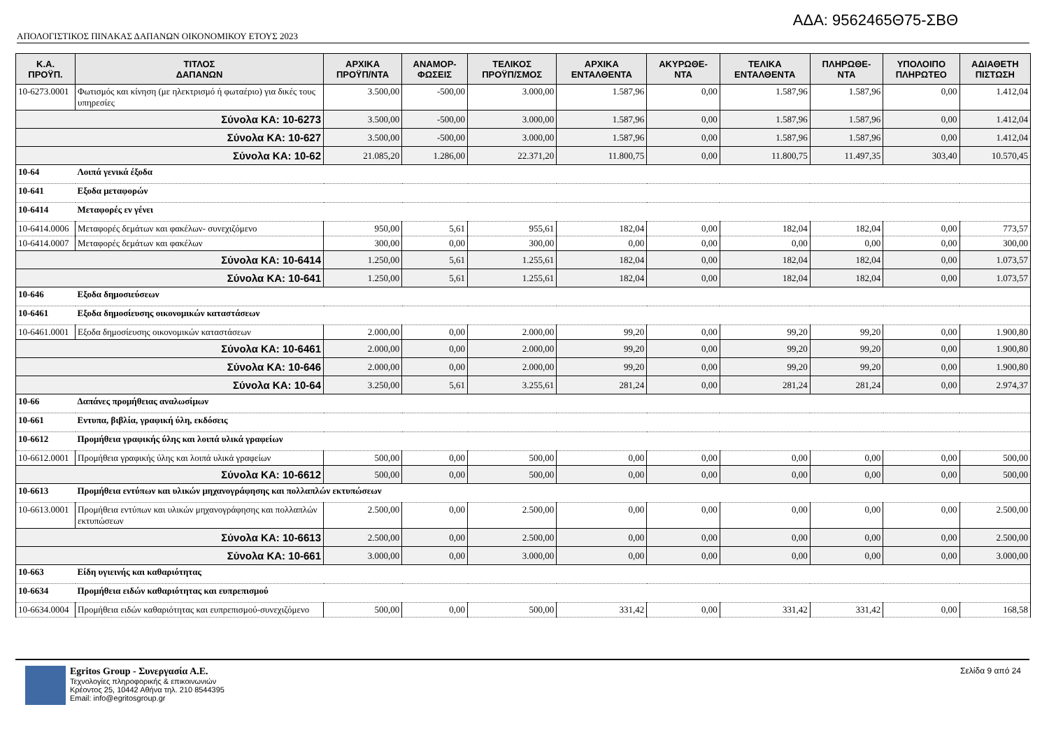ΑΔΑ: 9562465Θ75-ΣΒΘ
ΑΠΟΛΟΓΙΣΤΙΚΟΣ ΠΙΝΑΚΑΣ ΔΑΠΑΝΩΝ ΟΙΚΟΝΟΜΙΚΟΥ ΕΤΟΥΣ 2023
| Κ.Α. ΠΡΟΫΠ. | ΤΙΤΛΟΣ ΔΑΠΑΝΩΝ | ΑΡΧΙΚΑ ΠΡΟΫΠ/ΝΤΑ | ΑΝΑΜΟΡ- ΦΩΣΕΙΣ | ΤΕΛΙΚΟΣ ΠΡΟΫΠ/ΣΜΟΣ | ΑΡΧΙΚΑ ΕΝΤΑΛΘΕΝΤΑ | ΑΚΥΡΩΘΕ- ΝΤΑ | ΤΕΛΙΚΑ ΕΝΤΑΛΘΕΝΤΑ | ΠΛΗΡΩΘΕ- ΝΤΑ | ΥΠΟΛΟΙΠΟ ΠΛΗΡΩΤΕΟ | ΑΔΙΑΘΕΤΗ ΠΙΣΤΩΣΗ |
| --- | --- | --- | --- | --- | --- | --- | --- | --- | --- | --- |
| 10-6273.0001 | Φωτισμός και κίνηση (με ηλεκτρισμό ή φωταέριο) για δικές τους υπηρεσίες | 3.500,00 | -500,00 | 3.000,00 | 1.587,96 | 0,00 | 1.587,96 | 1.587,96 | 0,00 | 1.412,04 |
| Σύνολα ΚΑ: 10-6273 | | 3.500,00 | -500,00 | 3.000,00 | 1.587,96 | 0,00 | 1.587,96 | 1.587,96 | 0,00 | 1.412,04 |
| Σύνολα ΚΑ: 10-627 | | 3.500,00 | -500,00 | 3.000,00 | 1.587,96 | 0,00 | 1.587,96 | 1.587,96 | 0,00 | 1.412,04 |
| Σύνολα ΚΑ: 10-62 | | 21.085,20 | 1.286,00 | 22.371,20 | 11.800,75 | 0,00 | 11.800,75 | 11.497,35 | 303,40 | 10.570,45 |
| 10-64 | Λοιπά γενικά έξοδα | | | | | | | | | |
| 10-641 | Εξοδα μεταφορών | | | | | | | | | |
| 10-6414 | Μεταφορές εν γένει | | | | | | | | | |
| 10-6414.0006 | Μεταφορές δεμάτων και φακέλων- συνεχιζόμενο | 950,00 | 5,61 | 955,61 | 182,04 | 0,00 | 182,04 | 182,04 | 0,00 | 773,57 |
| 10-6414.0007 | Μεταφορές δεμάτων και φακέλων | 300,00 | 0,00 | 300,00 | 0,00 | 0,00 | 0,00 | 0,00 | 0,00 | 300,00 |
| Σύνολα ΚΑ: 10-6414 | | 1.250,00 | 5,61 | 1.255,61 | 182,04 | 0,00 | 182,04 | 182,04 | 0,00 | 1.073,57 |
| Σύνολα ΚΑ: 10-641 | | 1.250,00 | 5,61 | 1.255,61 | 182,04 | 0,00 | 182,04 | 182,04 | 0,00 | 1.073,57 |
| 10-646 | Εξοδα δημοσιεύσεων | | | | | | | | | |
| 10-6461 | Εξοδα δημοσίευσης οικονομικών καταστάσεων | | | | | | | | | |
| 10-6461.0001 | Εξοδα δημοσίευσης οικονομικών καταστάσεων | 2.000,00 | 0,00 | 2.000,00 | 99,20 | 0,00 | 99,20 | 99,20 | 0,00 | 1.900,80 |
| Σύνολα ΚΑ: 10-6461 | | 2.000,00 | 0,00 | 2.000,00 | 99,20 | 0,00 | 99,20 | 99,20 | 0,00 | 1.900,80 |
| Σύνολα ΚΑ: 10-646 | | 2.000,00 | 0,00 | 2.000,00 | 99,20 | 0,00 | 99,20 | 99,20 | 0,00 | 1.900,80 |
| Σύνολα ΚΑ: 10-64 | | 3.250,00 | 5,61 | 3.255,61 | 281,24 | 0,00 | 281,24 | 281,24 | 0,00 | 2.974,37 |
| 10-66 | Δαπάνες προμήθειας αναλωσίμων | | | | | | | | | |
| 10-661 | Εντυπα, βιβλία, γραφική ύλη, εκδόσεις | | | | | | | | | |
| 10-6612 | Προμήθεια γραφικής ύλης και λοιπά υλικά γραφείων | | | | | | | | | |
| 10-6612.0001 | Προμήθεια γραφικής ύλης και λοιπά υλικά γραφείων | 500,00 | 0,00 | 500,00 | 0,00 | 0,00 | 0,00 | 0,00 | 0,00 | 500,00 |
| Σύνολα ΚΑ: 10-6612 | | 500,00 | 0,00 | 500,00 | 0,00 | 0,00 | 0,00 | 0,00 | 0,00 | 500,00 |
| 10-6613 | Προμήθεια εντύπων και υλικών μηχανογράφησης και πολλαπλών εκτυπώσεων | | | | | | | | | |
| 10-6613.0001 | Προμήθεια εντύπων και υλικών μηχανογράφησης και πολλαπλών εκτυπώσεων | 2.500,00 | 0,00 | 2.500,00 | 0,00 | 0,00 | 0,00 | 0,00 | 0,00 | 2.500,00 |
| Σύνολα ΚΑ: 10-6613 | | 2.500,00 | 0,00 | 2.500,00 | 0,00 | 0,00 | 0,00 | 0,00 | 0,00 | 2.500,00 |
| Σύνολα ΚΑ: 10-661 | | 3.000,00 | 0,00 | 3.000,00 | 0,00 | 0,00 | 0,00 | 0,00 | 0,00 | 3.000,00 |
| 10-663 | Είδη υγιεινής και καθαριότητας | | | | | | | | | |
| 10-6634 | Προμήθεια ειδών καθαριότητας και ευπρεπισμού | | | | | | | | | |
| 10-6634.0004 | Προμήθεια ειδών καθαριότητας και ευπρεπισμού-συνεχιζόμενο | 500,00 | 0,00 | 500,00 | 331,42 | 0,00 | 331,42 | 331,42 | 0,00 | 168,58 |
Egritos Group - Συνεργασία Α.Ε.
Τεχνολογίες πληροφορικής & επικοινωνιών
Κρέοντος 25, 10442 Αθήνα τηλ. 210 8544395
Email: info@egritosgroup.gr
Σελίδα 9 από 24